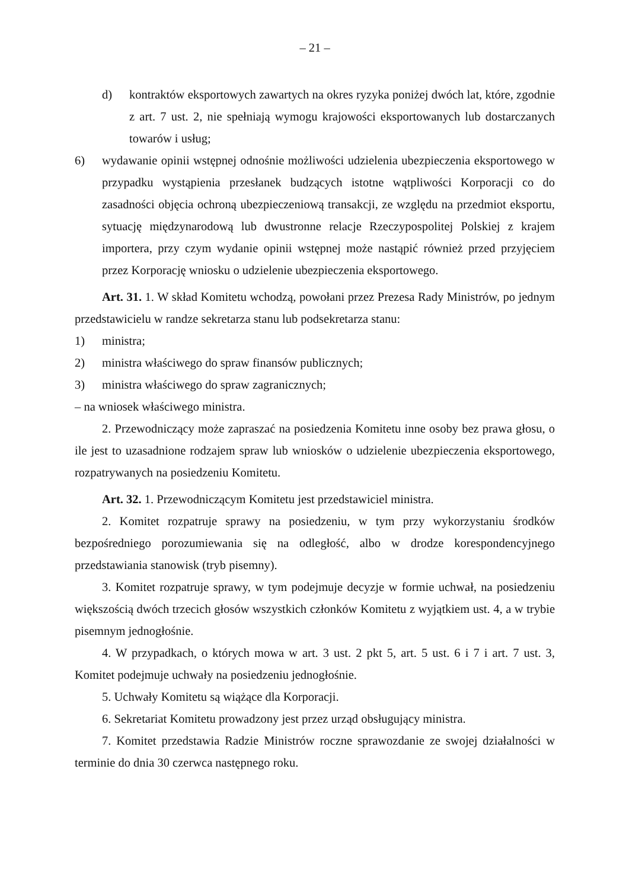– 21 –
d) kontraktów eksportowych zawartych na okres ryzyka poniżej dwóch lat, które, zgodnie z art. 7 ust. 2, nie spełniają wymogu krajowości eksportowanych lub dostarczanych towarów i usług;
6) wydawanie opinii wstępnej odnośnie możliwości udzielenia ubezpieczenia eksportowego w przypadku wystąpienia przesłanek budzących istotne wątpliwości Korporacji co do zasadności objęcia ochroną ubezpieczeniową transakcji, ze względu na przedmiot eksportu, sytuację międzynarodową lub dwustronne relacje Rzeczypospolitej Polskiej z krajem importera, przy czym wydanie opinii wstępnej może nastąpić również przed przyjęciem przez Korporację wniosku o udzielenie ubezpieczenia eksportowego.
Art. 31. 1. W skład Komitetu wchodzą, powołani przez Prezesa Rady Ministrów, po jednym przedstawicielu w randze sekretarza stanu lub podsekretarza stanu:
1) ministra;
2) ministra właściwego do spraw finansów publicznych;
3) ministra właściwego do spraw zagranicznych;
– na wniosek właściwego ministra.
2. Przewodniczący może zapraszać na posiedzenia Komitetu inne osoby bez prawa głosu, o ile jest to uzasadnione rodzajem spraw lub wniosków o udzielenie ubezpieczenia eksportowego, rozpatrywanych na posiedzeniu Komitetu.
Art. 32. 1. Przewodniczącym Komitetu jest przedstawiciel ministra.
2. Komitet rozpatruje sprawy na posiedzeniu, w tym przy wykorzystaniu środków bezpośredniego porozumiewania się na odległość, albo w drodze korespondencyjnego przedstawiania stanowisk (tryb pisemny).
3. Komitet rozpatruje sprawy, w tym podejmuje decyzje w formie uchwał, na posiedzeniu większością dwóch trzecich głosów wszystkich członków Komitetu z wyjątkiem ust. 4, a w trybie pisemnym jednogłośnie.
4. W przypadkach, o których mowa w art. 3 ust. 2 pkt 5, art. 5 ust. 6 i 7 i art. 7 ust. 3, Komitet podejmuje uchwały na posiedzeniu jednogłośnie.
5. Uchwały Komitetu są wiążące dla Korporacji.
6. Sekretariat Komitetu prowadzony jest przez urząd obsługujący ministra.
7. Komitet przedstawia Radzie Ministrów roczne sprawozdanie ze swojej działalności w terminie do dnia 30 czerwca następnego roku.